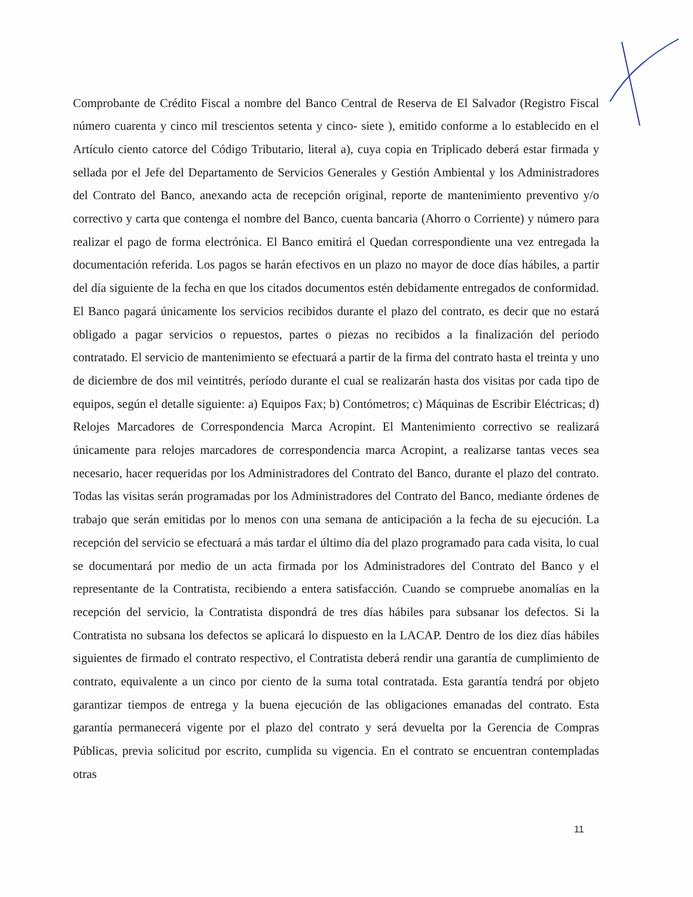Comprobante de Crédito Fiscal a nombre del Banco Central de Reserva de El Salvador (Registro Fiscal número cuarenta y cinco mil trescientos setenta y cinco- siete ), emitido conforme a lo establecido en el Artículo ciento catorce del Código Tributario, literal a), cuya copia en Triplicado deberá estar firmada y sellada por el Jefe del Departamento de Servicios Generales y Gestión Ambiental y los Administradores del Contrato del Banco, anexando acta de recepción original, reporte de mantenimiento preventivo y/o correctivo y carta que contenga el nombre del Banco, cuenta bancaria (Ahorro o Corriente) y número para realizar el pago de forma electrónica. El Banco emitirá el Quedan correspondiente una vez entregada la documentación referida. Los pagos se harán efectivos en un plazo no mayor de doce días hábiles, a partir del día siguiente de la fecha en que los citados documentos estén debidamente entregados de conformidad. El Banco pagará únicamente los servicios recibidos durante el plazo del contrato, es decir que no estará obligado a pagar servicios o repuestos, partes o piezas no recibidos a la finalización del período contratado. El servicio de mantenimiento se efectuará a partir de la firma del contrato hasta el treinta y uno de diciembre de dos mil veintitrés, período durante el cual se realizarán hasta dos visitas por cada tipo de equipos, según el detalle siguiente: a) Equipos Fax; b) Contómetros; c) Máquinas de Escribir Eléctricas; d) Relojes Marcadores de Correspondencia Marca Acropint. El Mantenimiento correctivo se realizará únicamente para relojes marcadores de correspondencia marca Acropint, a realizarse tantas veces sea necesario, hacer requeridas por los Administradores del Contrato del Banco, durante el plazo del contrato. Todas las visitas serán programadas por los Administradores del Contrato del Banco, mediante órdenes de trabajo que serán emitidas por lo menos con una semana de anticipación a la fecha de su ejecución. La recepción del servicio se efectuará a más tardar el último día del plazo programado para cada visita, lo cual se documentará por medio de un acta firmada por los Administradores del Contrato del Banco y el representante de la Contratista, recibiendo a entera satisfacción. Cuando se compruebe anomalías en la recepción del servicio, la Contratista dispondrá de tres días hábiles para subsanar los defectos. Si la Contratista no subsana los defectos se aplicará lo dispuesto en la LACAP. Dentro de los diez días hábiles siguientes de firmado el contrato respectivo, el Contratista deberá rendir una garantía de cumplimiento de contrato, equivalente a un cinco por ciento de la suma total contratada. Esta garantía tendrá por objeto garantizar tiempos de entrega y la buena ejecución de las obligaciones emanadas del contrato. Esta garantía permanecerá vigente por el plazo del contrato y será devuelta por la Gerencia de Compras Públicas, previa solicitud por escrito, cumplida su vigencia. En el contrato se encuentran contempladas otras
11